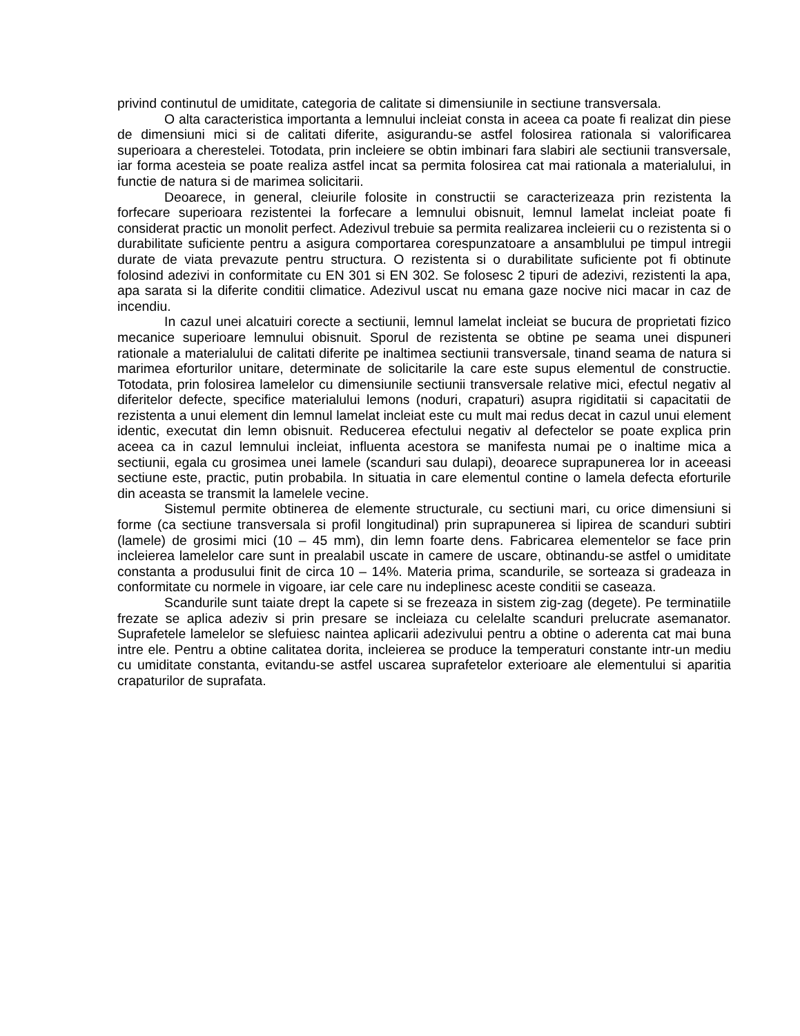privind continutul de umiditate, categoria de calitate si dimensiunile in sectiune transversala.
O alta caracteristica importanta a lemnului incleiat consta in aceea ca poate fi realizat din piese de dimensiuni mici si de calitati diferite, asigurandu-se astfel folosirea rationala si valorificarea superioara a cherestelei. Totodata, prin incleiere se obtin imbinari fara slabiri ale sectiunii transversale, iar forma acesteia se poate realiza astfel incat sa permita folosirea cat mai rationala a materialului, in functie de natura si de marimea solicitarii.
Deoarece, in general, cleiurile folosite in constructii se caracterizeaza prin rezistenta la forfecare superioara rezistentei la forfecare a lemnului obisnuit, lemnul lamelat incleiat poate fi considerat practic un monolit perfect. Adezivul trebuie sa permita realizarea incleierii cu o rezistenta si o durabilitate suficiente pentru a asigura comportarea corespunzatoare a ansamblului pe timpul intregii durate de viata prevazute pentru structura. O rezistenta si o durabilitate suficiente pot fi obtinute folosind adezivi in conformitate cu EN 301 si EN 302. Se folosesc 2 tipuri de adezivi, rezistenti la apa, apa sarata si la diferite conditii climatice. Adezivul uscat nu emana gaze nocive nici macar in caz de incendiu.
In cazul unei alcatuiri corecte a sectiunii, lemnul lamelat incleiat se bucura de proprietati fizico mecanice superioare lemnului obisnuit. Sporul de rezistenta se obtine pe seama unei dispuneri rationale a materialului de calitati diferite pe inaltimea sectiunii transversale, tinand seama de natura si marimea eforturilor unitare, determinate de solicitarile la care este supus elementul de constructie. Totodata, prin folosirea lamelelor cu dimensiunile sectiunii transversale relative mici, efectul negativ al diferitelor defecte, specifice materialului lemons (noduri, crapaturi) asupra rigiditatii si capacitatii de rezistenta a unui element din lemnul lamelat incleiat este cu mult mai redus decat in cazul unui element identic, executat din lemn obisnuit. Reducerea efectului negativ al defectelor se poate explica prin aceea ca in cazul lemnului incleiat, influenta acestora se manifesta numai pe o inaltime mica a sectiunii, egala cu grosimea unei lamele (scanduri sau dulapi), deoarece suprapunerea lor in aceeasi sectiune este, practic, putin probabila. In situatia in care elementul contine o lamela defecta eforturile din aceasta se transmit la lamelele vecine.
Sistemul permite obtinerea de elemente structurale, cu sectiuni mari, cu orice dimensiuni si forme (ca sectiune transversala si profil longitudinal) prin suprapunerea si lipirea de scanduri subtiri (lamele) de grosimi mici (10 – 45 mm), din lemn foarte dens. Fabricarea elementelor se face prin incleierea lamelelor care sunt in prealabil uscate in camere de uscare, obtinandu-se astfel o umiditate constanta a produsului finit de circa 10 – 14%. Materia prima, scandurile, se sorteaza si gradeaza in conformitate cu normele in vigoare, iar cele care nu indeplinesc aceste conditii se caseaza.
Scandurile sunt taiate drept la capete si se frezeaza in sistem zig-zag (degete). Pe terminatiile frezate se aplica adeziv si prin presare se incleiaza cu celelalte scanduri prelucrate asemanator. Suprafetele lamelelor se slefuiesc naintea aplicarii adezivului pentru a obtine o aderenta cat mai buna intre ele. Pentru a obtine calitatea dorita, incleierea se produce la temperaturi constante intr-un mediu cu umiditate constanta, evitandu-se astfel uscarea suprafetelor exterioare ale elementului si aparitia crapaturilor de suprafata.